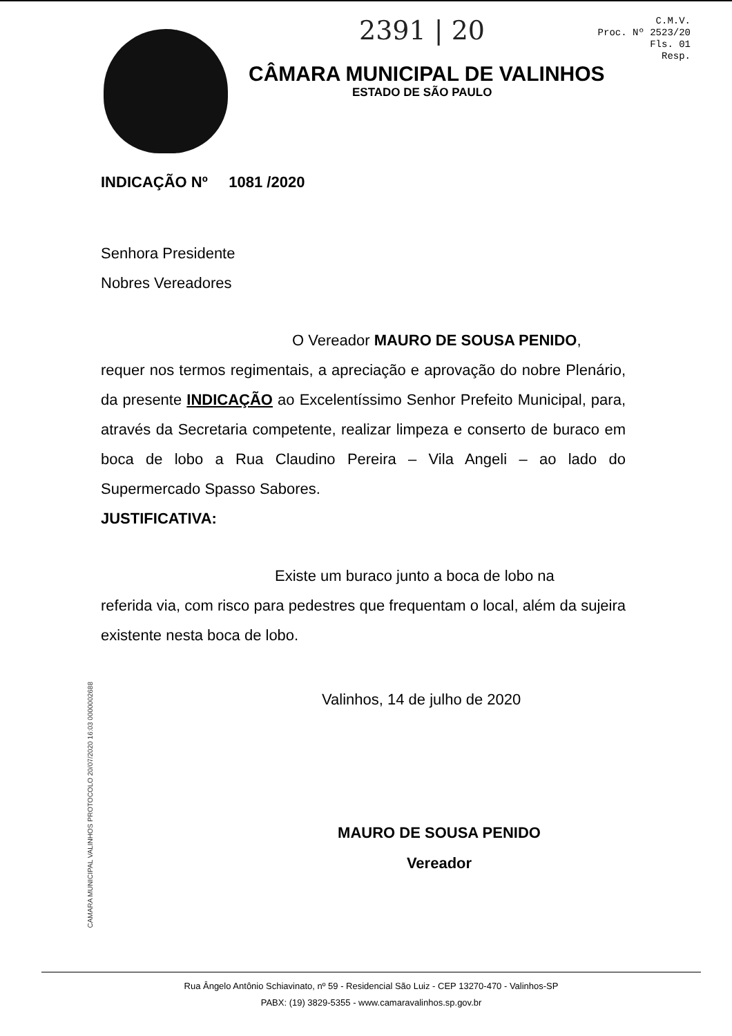2391 | 20
C.M.V.
Proc. Nº 2523/20
Fls. 01
Resp.
CÂMARA MUNICIPAL DE VALINHOS
ESTADO DE SÃO PAULO
INDICAÇÃO Nº 1081 /2020
Senhora Presidente
Nobres Vereadores
O Vereador MAURO DE SOUSA PENIDO,
requer nos termos regimentais, a apreciação e aprovação do nobre Plenário, da presente INDICAÇÃO ao Excelentíssimo Senhor Prefeito Municipal, para, através da Secretaria competente, realizar limpeza e conserto de buraco em boca de lobo a Rua Claudino Pereira – Vila Angeli – ao lado do Supermercado Spasso Sabores.
JUSTIFICATIVA:
Existe um buraco junto a boca de lobo na
referida via, com risco para pedestres que frequentam o local, além da sujeira existente nesta boca de lobo.
Valinhos, 14 de julho de 2020
MAURO DE SOUSA PENIDO
Vereador
CAMARA MUNICIPAL VALINHOS PROTOCOLO 20/07/2020 16:03 0000002688
Rua Ângelo Antônio Schiavinato, nº 59 - Residencial São Luiz - CEP 13270-470 - Valinhos-SP
PABX: (19) 3829-5355 - www.camaravalinhos.sp.gov.br